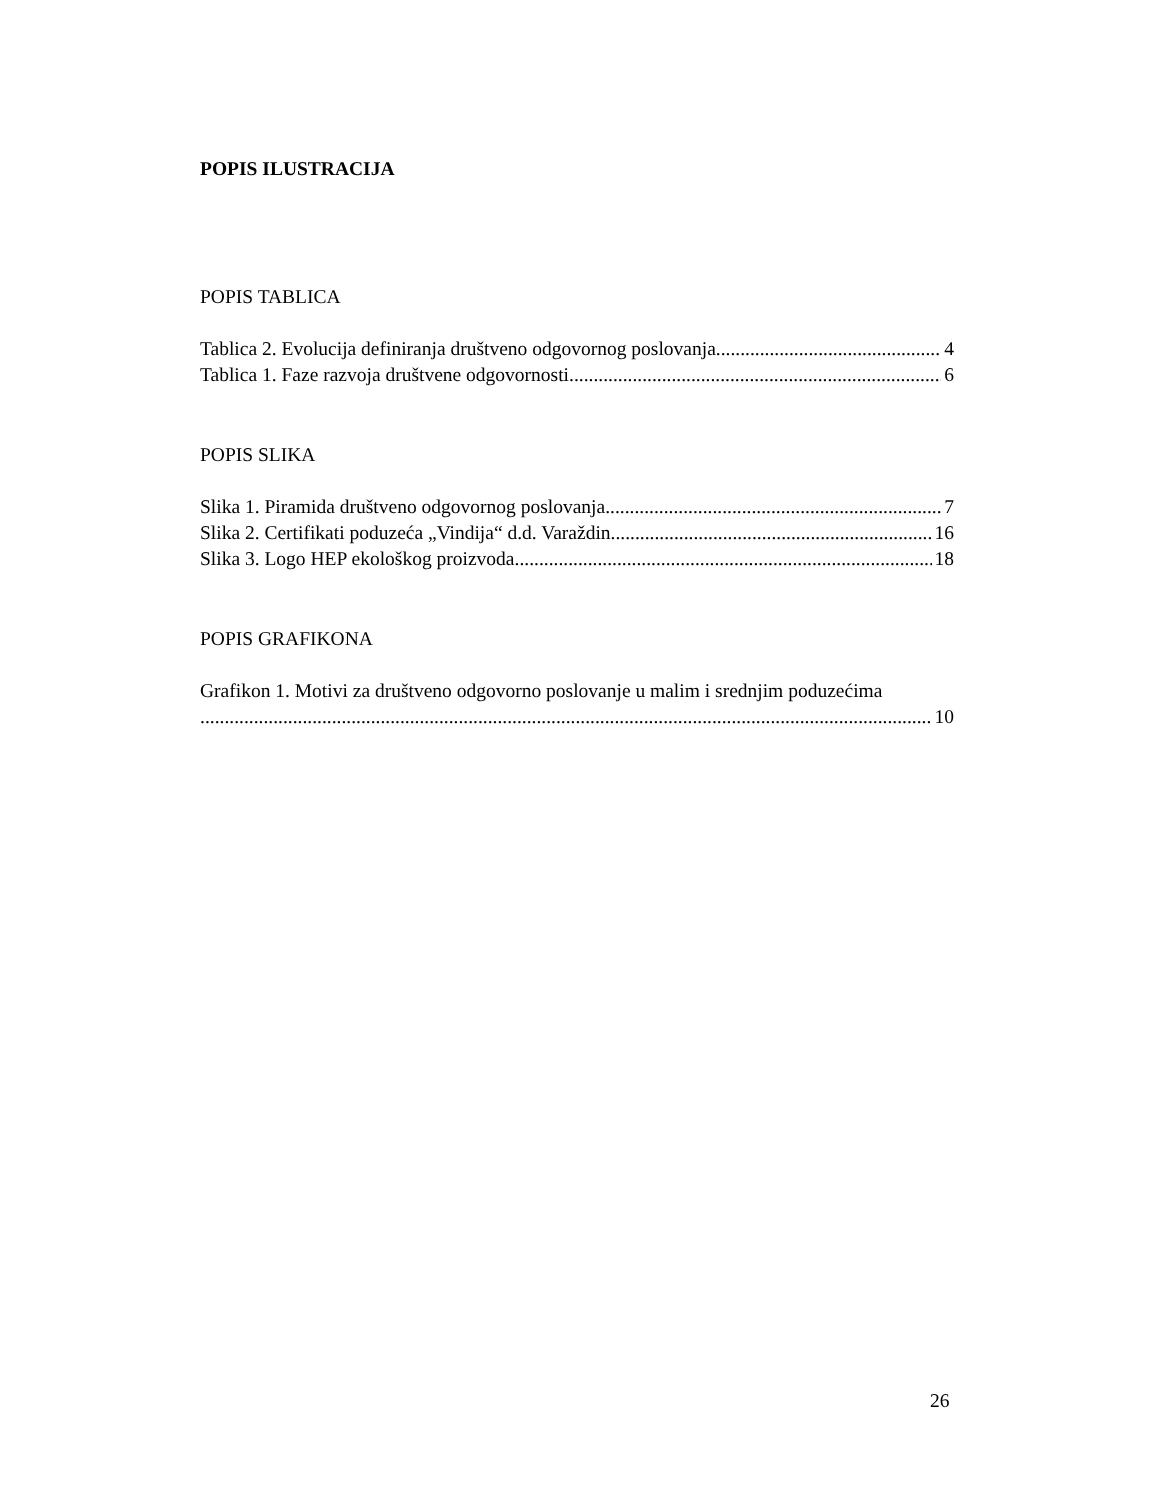POPIS ILUSTRACIJA
POPIS TABLICA
Tablica 2. Evolucija definiranja društveno odgovornog poslovanja 4
Tablica 1. Faze razvoja društvene odgovornosti 6
POPIS SLIKA
Slika 1. Piramida društveno odgovornog poslovanja 7
Slika 2. Certifikati poduzeća „Vindija“ d.d. Varaždin 16
Slika 3. Logo HEP ekološkog proizvoda 18
POPIS GRAFIKONA
Grafikon 1. Motivi za društveno odgovorno poslovanje u malim i srednjim poduzećima
10
26